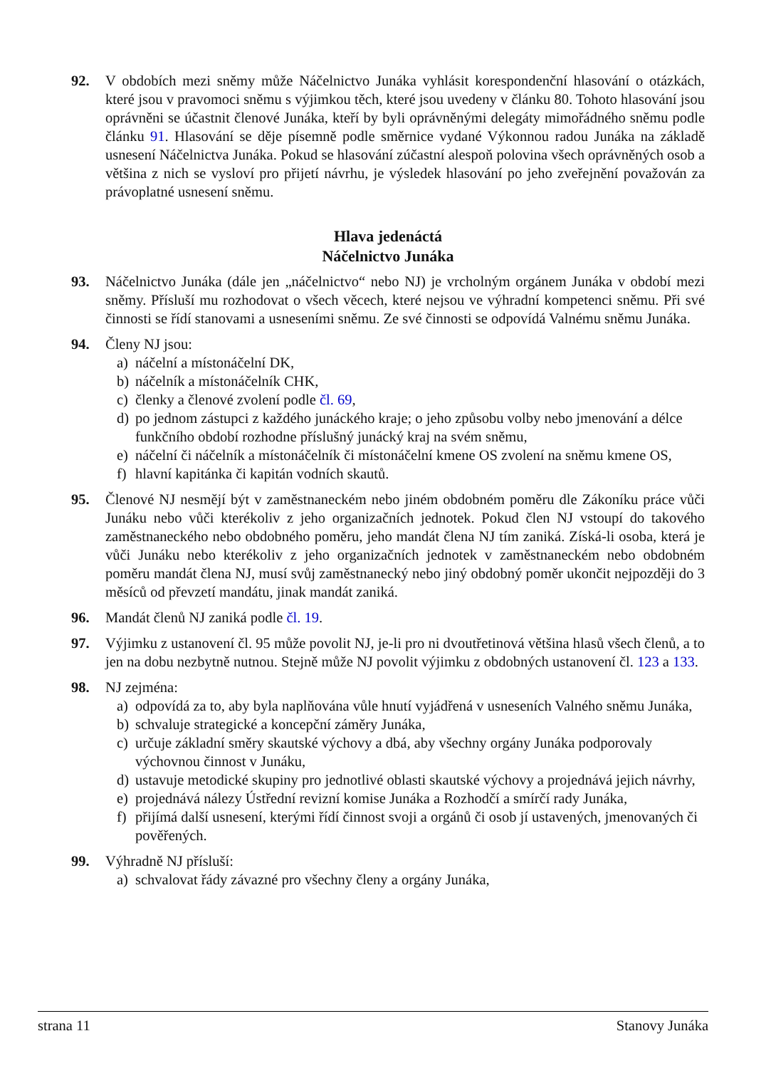92. V obdobích mezi sněmy může Náčelnictvo Junáka vyhlásit korespondenční hlasování o otázkách, které jsou v pravomoci sněmu s výjimkou těch, které jsou uvedeny v článku 80. Tohoto hlasování jsou oprávněni se účastnit členové Junáka, kteří by byli oprávněnými delegáty mimořádného sněmu podle článku 91. Hlasování se děje písemně podle směrnice vydané Výkonnou radou Junáka na základě usnesení Náčelnictva Junáka. Pokud se hlasování zúčastní alespoň polovina všech oprávněných osob a většina z nich se vysloví pro přijetí návrhu, je výsledek hlasování po jeho zveřejnění považován za právoplatné usnesení sněmu.
Hlava jedenáctá
Náčelnictvo Junáka
93. Náčelnictvo Junáka (dále jen „náčelnictvo“ nebo NJ) je vrcholným orgánem Junáka v období mezi sněmy. Přísluší mu rozhodovat o všech věcech, které nejsou ve výhradní kompetenci sněmu. Při své činnosti se řídí stanovami a usneseními sněmu. Ze své činnosti se odpovídá Valnému sněmu Junáka.
94. Členy NJ jsou:
a) náčelní a místonáčelní DK,
b) náčelník a místonáčelník CHK,
c) členky a členové zvolení podle čl. 69,
d) po jednom zástupci z každého junáckého kraje; o jeho způsobu volby nebo jmenování a délce funkčního období rozhodne příslušný junácký kraj na svém sněmu,
e) náčelní či náčelník a místonáčelník či místonáčelní kmene OS zvolení na sněmu kmene OS,
f) hlavní kapitánka či kapitán vodních skautů.
95. Členové NJ nesmějí být v zaměstnaneckém nebo jiném obdobném poměru dle Zákoníku práce vůči Junáku nebo vůči kterékoliv z jeho organizačních jednotek. Pokud člen NJ vstoupí do takového zaměstnaneckého nebo obdobného poměru, jeho mandát člena NJ tím zaniká. Získá-li osoba, která je vůči Junáku nebo kterékoliv z jeho organizačních jednotek v zaměstnaneckém nebo obdobném poměru mandát člena NJ, musí svůj zaměstnanecký nebo jiný obdobný poměr ukončit nejpozději do 3 měsíců od převzetí mandátu, jinak mandát zaniká.
96. Mandát členů NJ zaniká podle čl. 19.
97. Výjimku z ustanovení čl. 95 může povolit NJ, je-li pro ni dvoutřetinová většina hlasů všech členů, a to jen na dobu nezbytně nutnou. Stejně může NJ povolit výjimku z obdobných ustanovení čl. 123 a 133.
98. NJ zejména:
a) odpovídá za to, aby byla naplňována vůle hnutí vyjádřená v usneseních Valného sněmu Junáka,
b) schvaluje strategické a koncepční záměry Junáka,
c) určuje základní směry skautské výchovy a dbá, aby všechny orgány Junáka podporovaly výchovnou činnost v Junáku,
d) ustavuje metodické skupiny pro jednotlivé oblasti skautské výchovy a projednává jejich návrhy,
e) projednává nálezy Ústřední revizní komise Junáka a Rozhodčí a smírčí rady Junáka,
f) přijímá další usnesení, kterými řídí činnost svoji a orgánů či osob jí ustavených, jmenovaných či pověřených.
99. Výhradně NJ přísluší:
a) schvalovat řády závazné pro všechny členy a orgány Junáka,
strana 11 Stanovy Junáka